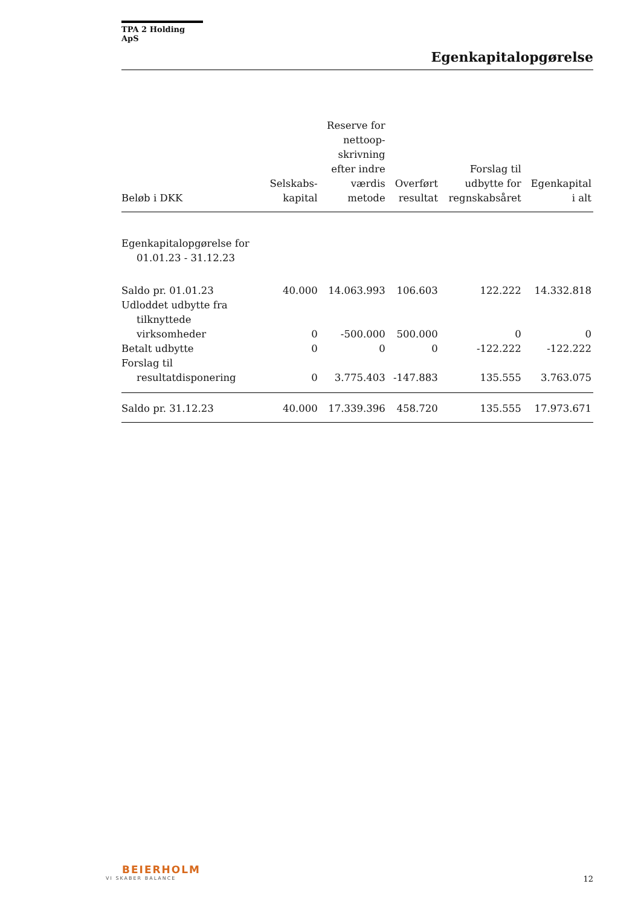TPA 2 Holding ApS
Egenkapitalopgørelse
| Beløb i DKK | Selskabs- kapital | Reserve for nettoop- skrivning efter indre værdis metode | Overført resultat | Forslag til udbytte for regnskabsåret | Egenkapital i alt |
| --- | --- | --- | --- | --- | --- |
| Egenkapitalopgørelse for 01.01.23 - 31.12.23 | | | | | |
| Saldo pr. 01.01.23 | 40.000 | 14.063.993 | 106.603 | 122.222 | 14.332.818 |
| Udloddet udbytte fra tilknyttede virksomheder | 0 | -500.000 | 500.000 | 0 | 0 |
| Betalt udbytte | 0 | 0 | 0 | -122.222 | -122.222 |
| Forslag til resultatdisponering | 0 | 3.775.403 | -147.883 | 135.555 | 3.763.075 |
| Saldo pr. 31.12.23 | 40.000 | 17.339.396 | 458.720 | 135.555 | 17.973.671 |
BEIERHOLM
VI SKABER BALANCE
12